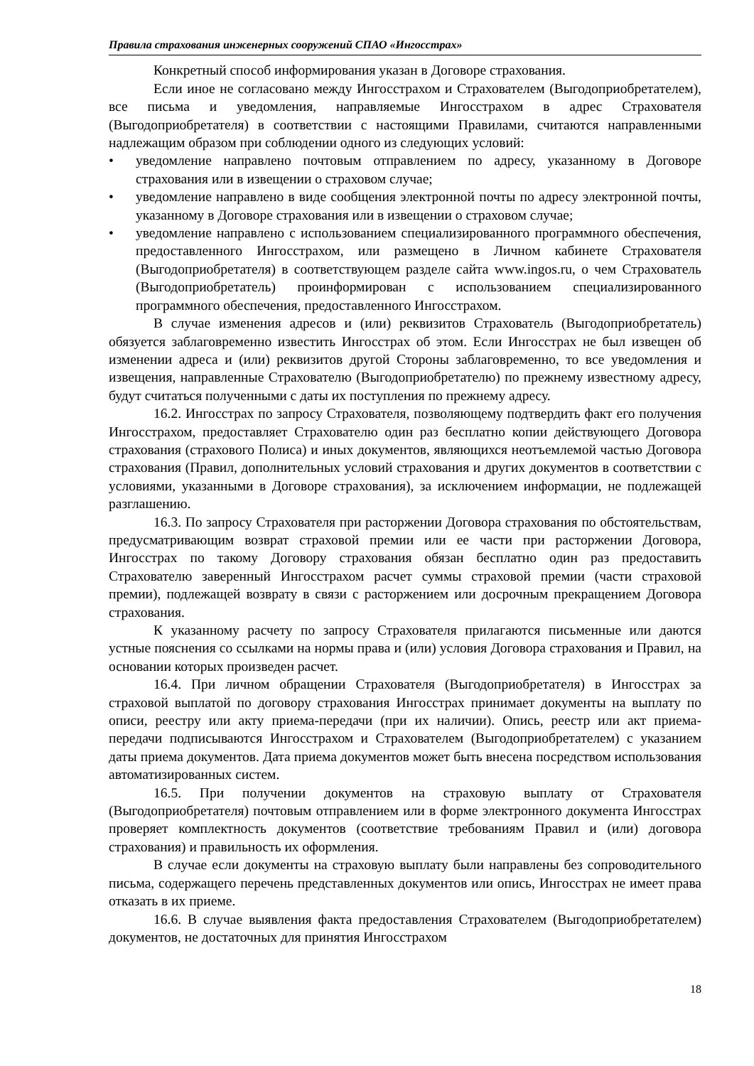Правила страхования инженерных сооружений СПАО «Ингосстрах»
Конкретный способ информирования указан в Договоре страхования.
Если иное не согласовано между Ингосстрахом и Страхователем (Выгодоприобретателем), все письма и уведомления, направляемые Ингосстрахом в адрес Страхователя (Выгодоприобретателя) в соответствии с настоящими Правилами, считаются направленными надлежащим образом при соблюдении одного из следующих условий:
• уведомление направлено почтовым отправлением по адресу, указанному в Договоре страхования или в извещении о страховом случае;
• уведомление направлено в виде сообщения электронной почты по адресу электронной почты, указанному в Договоре страхования или в извещении о страховом случае;
• уведомление направлено с использованием специализированного программного обеспечения, предоставленного Ингосстрахом, или размещено в Личном кабинете Страхователя (Выгодоприобретателя) в соответствующем разделе сайта www.ingos.ru, о чем Страхователь (Выгодоприобретатель) проинформирован с использованием специализированного программного обеспечения, предоставленного Ингосстрахом.
В случае изменения адресов и (или) реквизитов Страхователь (Выгодоприобретатель) обязуется заблаговременно известить Ингосстрах об этом. Если Ингосстрах не был извещен об изменении адреса и (или) реквизитов другой Стороны заблаговременно, то все уведомления и извещения, направленные Страхователю (Выгодоприобретателю) по прежнему известному адресу, будут считаться полученными с даты их поступления по прежнему адресу.
16.2. Ингосстрах по запросу Страхователя, позволяющему подтвердить факт его получения Ингосстрахом, предоставляет Страхователю один раз бесплатно копии действующего Договора страхования (страхового Полиса) и иных документов, являющихся неотъемлемой частью Договора страхования (Правил, дополнительных условий страхования и других документов в соответствии с условиями, указанными в Договоре страхования), за исключением информации, не подлежащей разглашению.
16.3. По запросу Страхователя при расторжении Договора страхования по обстоятельствам, предусматривающим возврат страховой премии или ее части при расторжении Договора, Ингосстрах по такому Договору страхования обязан бесплатно один раз предоставить Страхователю заверенный Ингосстрахом расчет суммы страховой премии (части страховой премии), подлежащей возврату в связи с расторжением или досрочным прекращением Договора страхования.
К указанному расчету по запросу Страхователя прилагаются письменные или даются устные пояснения со ссылками на нормы права и (или) условия Договора страхования и Правил, на основании которых произведен расчет.
16.4. При личном обращении Страхователя (Выгодоприобретателя) в Ингосстрах за страховой выплатой по договору страхования Ингосстрах принимает документы на выплату по описи, реестру или акту приема-передачи (при их наличии). Опись, реестр или акт приема-передачи подписываются Ингосстрахом и Страхователем (Выгодоприобретателем) с указанием даты приема документов. Дата приема документов может быть внесена посредством использования автоматизированных систем.
16.5. При получении документов на страховую выплату от Страхователя (Выгодоприобретателя) почтовым отправлением или в форме электронного документа Ингосстрах проверяет комплектность документов (соответствие требованиям Правил и (или) договора страхования) и правильность их оформления.
В случае если документы на страховую выплату были направлены без сопроводительного письма, содержащего перечень представленных документов или опись, Ингосстрах не имеет права отказать в их приеме.
16.6. В случае выявления факта предоставления Страхователем (Выгодоприобретателем) документов, не достаточных для принятия Ингосстрахом
18